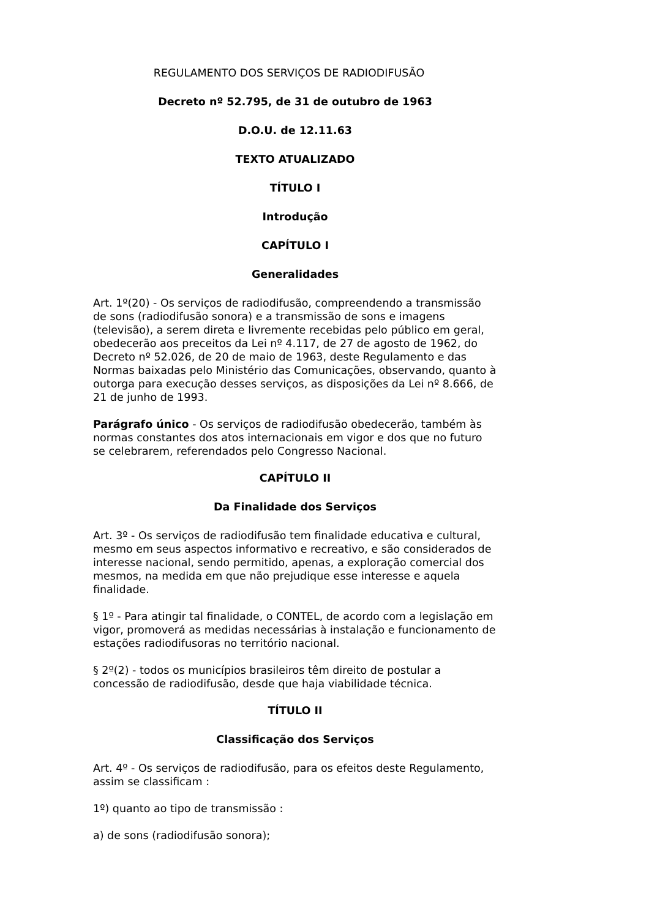REGULAMENTO DOS SERVIÇOS DE RADIODIFUSÃO
Decreto nº 52.795, de 31 de outubro de 1963
D.O.U. de 12.11.63
TEXTO ATUALIZADO
TÍTULO I
Introdução
CAPÍTULO I
Generalidades
Art. 1º(20) - Os serviços de radiodifusão, compreendendo a transmissão de sons (radiodifusão sonora) e a transmissão de sons e imagens (televisão), a serem direta e livremente recebidas pelo público em geral, obedecerão aos preceitos da Lei nº 4.117, de 27 de agosto de 1962, do Decreto nº 52.026, de 20 de maio de 1963, deste Regulamento e das Normas baixadas pelo Ministério das Comunicações, observando, quanto à outorga para execução desses serviços, as disposições da Lei nº 8.666, de 21 de junho de 1993.
Parágrafo único - Os serviços de radiodifusão obedecerão, também às normas constantes dos atos internacionais em vigor e dos que no futuro se celebrarem, referendados pelo Congresso Nacional.
CAPÍTULO II
Da Finalidade dos Serviços
Art. 3º - Os serviços de radiodifusão tem finalidade educativa e cultural, mesmo em seus aspectos informativo e recreativo, e são considerados de interesse nacional, sendo permitido, apenas, a exploração comercial dos mesmos, na medida em que não prejudique esse interesse e aquela finalidade.
§ 1º - Para atingir tal finalidade, o CONTEL, de acordo com a legislação em vigor, promoverá as medidas necessárias à instalação e funcionamento de estações radiodifusoras no território nacional.
§ 2º(2) - todos os municípios brasileiros têm direito de postular a concessão de radiodifusão, desde que haja viabilidade técnica.
TÍTULO II
Classificação dos Serviços
Art. 4º - Os serviços de radiodifusão, para os efeitos deste Regulamento, assim se classificam :
1º) quanto ao tipo de transmissão :
a) de sons (radiodifusão sonora);